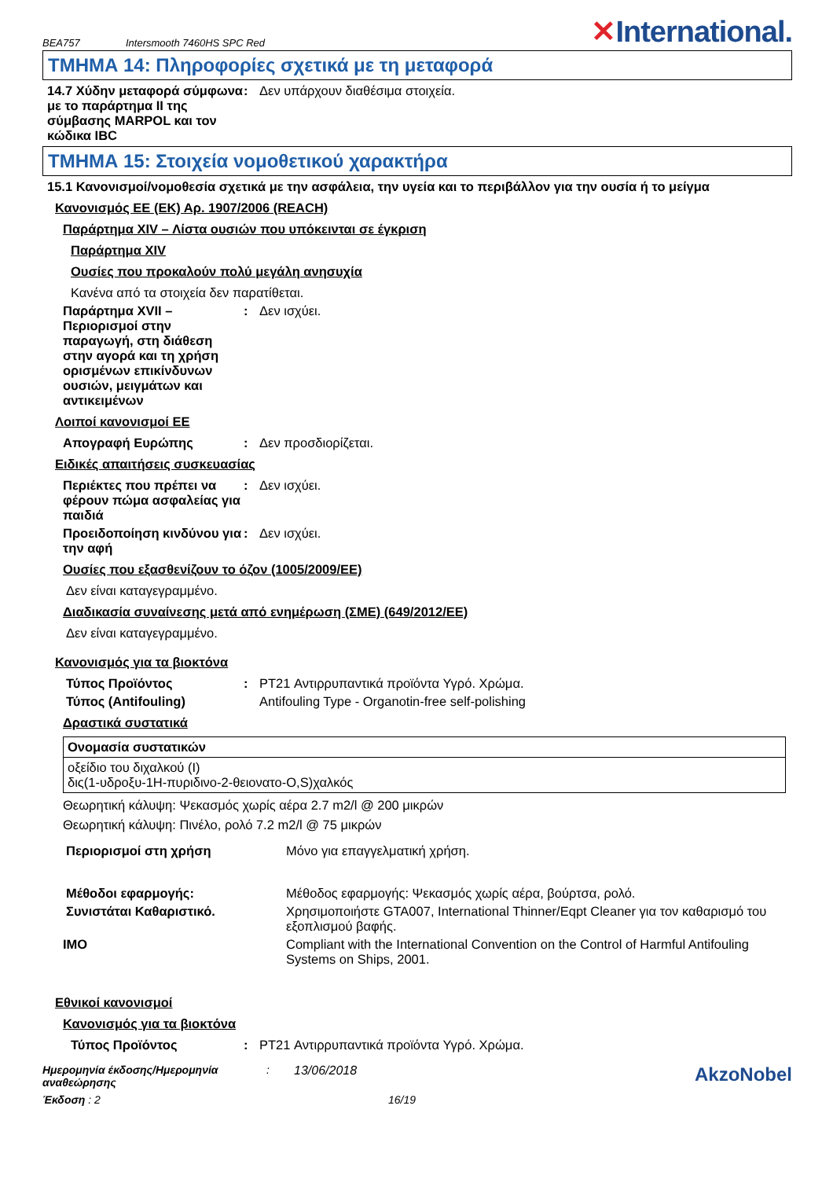BEA757 Intersmooth 7460HS SPC Red ✕International.
ΤΜΗΜΑ 14: Πληροφορίες σχετικά με τη μεταφορά
14.7 Χύδην μεταφορά σύμφωνα με το παράρτημα II της σύμβασης MARPOL και τον κώδικα IBC
: Δεν υπάρχουν διαθέσιμα στοιχεία.
ΤΜΗΜΑ 15: Στοιχεία νομοθετικού χαρακτήρα
15.1 Κανονισμοί/νομοθεσία σχετικά με την ασφάλεια, την υγεία και το περιβάλλον για την ουσία ή το μείγμα
Κανονισμός ΕΕ (ΕΚ) Αρ. 1907/2006 (REACH)
Παράρτημα XIV – Λίστα ουσιών που υπόκεινται σε έγκριση
Παράρτημα XIV
Ουσίες που προκαλούν πολύ μεγάλη ανησυχία
Κανένα από τα στοιχεία δεν παρατίθεται.
Παράρτημα XVII – Περιορισμοί στην παραγωγή, στη διάθεση στην αγορά και τη χρήση ορισμένων επικίνδυνων ουσιών, μειγμάτων και αντικειμένων
: Δεν ισχύει.
Λοιποί κανονισμοί ΕΕ
Απογραφή Ευρώπης : Δεν προσδιορίζεται.
Ειδικές απαιτήσεις συσκευασίας
Περιέκτες που πρέπει να φέρουν πώμα ασφαλείας για παιδιά
: Δεν ισχύει.
Προειδοποίηση κινδύνου για την αφή
: Δεν ισχύει.
Ουσίες που εξασθενίζουν το όζον (1005/2009/ΕΕ)
Δεν είναι καταγεγραμμένο.
Διαδικασία συναίνεσης μετά από ενημέρωση (ΣΜΕ) (649/2012/ΕΕ)
Δεν είναι καταγεγραμμένο.
Κανονισμός για τα βιοκτόνα
Τύπος Προϊόντος : PT21 Αντιρρυπαντικά προϊόντα Υγρό. Χρώμα.
Τύπος (Antifouling) Antifouling Type - Organotin-free self-polishing
Δραστικά συστατικά
| Ονομασία συστατικών |
| --- |
| οξείδιο του διχαλκού (I) δις(1-υδροξυ-1H-πυριδινο-2-θειονατο-O,S)χαλκός |
Θεωρητική κάλυψη: Ψεκασμός χωρίς αέρα 2.7 m2/l @ 200 μικρών
Θεωρητική κάλυψη: Πινέλο, ρολό 7.2 m2/l @ 75 μικρών
Περιορισμοί στη χρήση Μόνο για επαγγελματική χρήση.
Μέθοδοι εφαρμογής: Μέθοδος εφαρμογής: Ψεκασμός χωρίς αέρα, βούρτσα, ρολό.
Συνιστάται Καθαριστικό. Χρησιμοποιήστε GTA007, International Thinner/Eqpt Cleaner για τον καθαρισμό του εξοπλισμού βαφής.
IMO Compliant with the International Convention on the Control of Harmful Antifouling Systems on Ships, 2001.
Εθνικοί κανονισμοί
Κανονισμός για τα βιοκτόνα
Τύπος Προϊόντος : PT21 Αντιρρυπαντικά προϊόντα Υγρό. Χρώμα.
Ημερομηνία έκδοσης/Ημερομηνία αναθεώρησης
: 13/06/2018
AkzoNobel
Έκδοση : 2 16/19